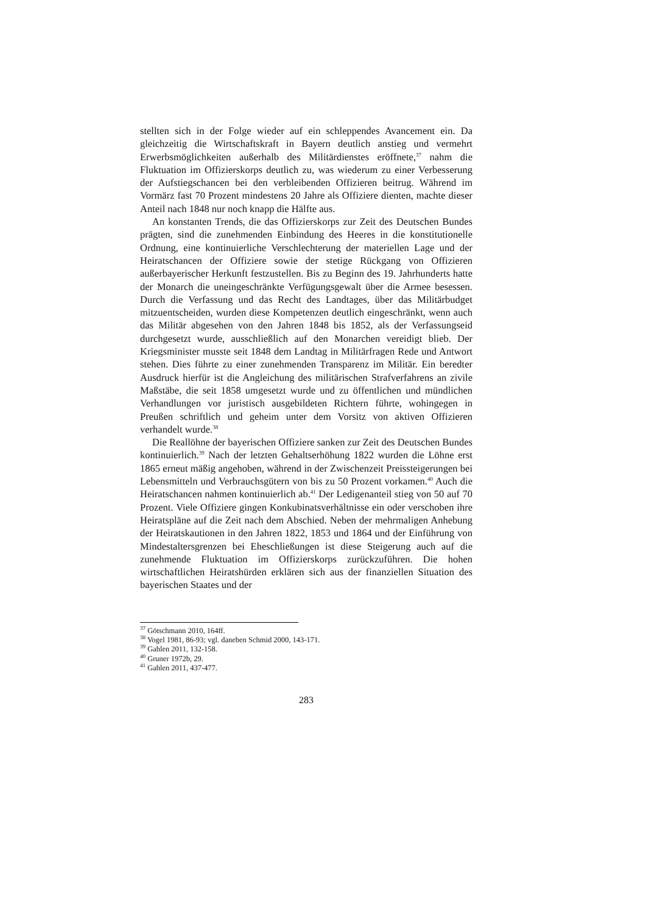stellten sich in der Folge wieder auf ein schleppendes Avancement ein. Da gleichzeitig die Wirtschaftskraft in Bayern deutlich anstieg und vermehrt Erwerbsmöglichkeiten außerhalb des Militärdienstes eröffnete,<sup>37</sup> nahm die Fluktuation im Offizierskorps deutlich zu, was wiederum zu einer Verbesserung der Aufstiegschancen bei den verbleibenden Offizieren beitrug. Während im Vormärz fast 70 Prozent mindestens 20 Jahre als Offiziere dienten, machte dieser Anteil nach 1848 nur noch knapp die Hälfte aus.
An konstanten Trends, die das Offizierskorps zur Zeit des Deutschen Bundes prägten, sind die zunehmenden Einbindung des Heeres in die konstitutionelle Ordnung, eine kontinuierliche Verschlechterung der materiellen Lage und der Heiratschancen der Offiziere sowie der stetige Rückgang von Offizieren außerbayerischer Herkunft festzustellen. Bis zu Beginn des 19. Jahrhunderts hatte der Monarch die uneingeschränkte Verfügungsgewalt über die Armee besessen. Durch die Verfassung und das Recht des Landtages, über das Militärbudget mitzuentscheiden, wurden diese Kompetenzen deutlich eingeschränkt, wenn auch das Militär abgesehen von den Jahren 1848 bis 1852, als der Verfassungseid durchgesetzt wurde, ausschließlich auf den Monarchen vereidigt blieb. Der Kriegsminister musste seit 1848 dem Landtag in Militärfragen Rede und Antwort stehen. Dies führte zu einer zunehmenden Transparenz im Militär. Ein beredter Ausdruck hierfür ist die Angleichung des militärischen Strafverfahrens an zivile Maßstäbe, die seit 1858 umgesetzt wurde und zu öffentlichen und mündlichen Verhandlungen vor juristisch ausgebildeten Richtern führte, wohingegen in Preußen schriftlich und geheim unter dem Vorsitz von aktiven Offizieren verhandelt wurde.<sup>38</sup>
Die Reallöhne der bayerischen Offiziere sanken zur Zeit des Deutschen Bundes kontinuierlich.<sup>39</sup> Nach der letzten Gehaltserhöhung 1822 wurden die Löhne erst 1865 erneut mäßig angehoben, während in der Zwischenzeit Preissteigerungen bei Lebensmitteln und Verbrauchsgütern von bis zu 50 Prozent vorkamen.<sup>40</sup> Auch die Heiratschancen nahmen kontinuierlich ab.<sup>41</sup> Der Ledigenanteil stieg von 50 auf 70 Prozent. Viele Offiziere gingen Konkubinatsverhältnisse ein oder verschoben ihre Heiratspläne auf die Zeit nach dem Abschied. Neben der mehrmaligen Anhebung der Heiratskautionen in den Jahren 1822, 1853 und 1864 und der Einführung von Mindestaltersgrenzen bei Eheschließungen ist diese Steigerung auch auf die zunehmende Fluktuation im Offizierskorps zurückzuführen. Die hohen wirtschaftlichen Heiratshürden erklären sich aus der finanziellen Situation des bayerischen Staates und der
<sup>37</sup> Götschmann 2010, 164ff.
<sup>38</sup> Vogel 1981, 86-93; vgl. daneben Schmid 2000, 143-171.
<sup>39</sup> Gahlen 2011, 132-158.
<sup>40</sup> Gruner 1972b, 29.
<sup>41</sup> Gahlen 2011, 437-477.
283